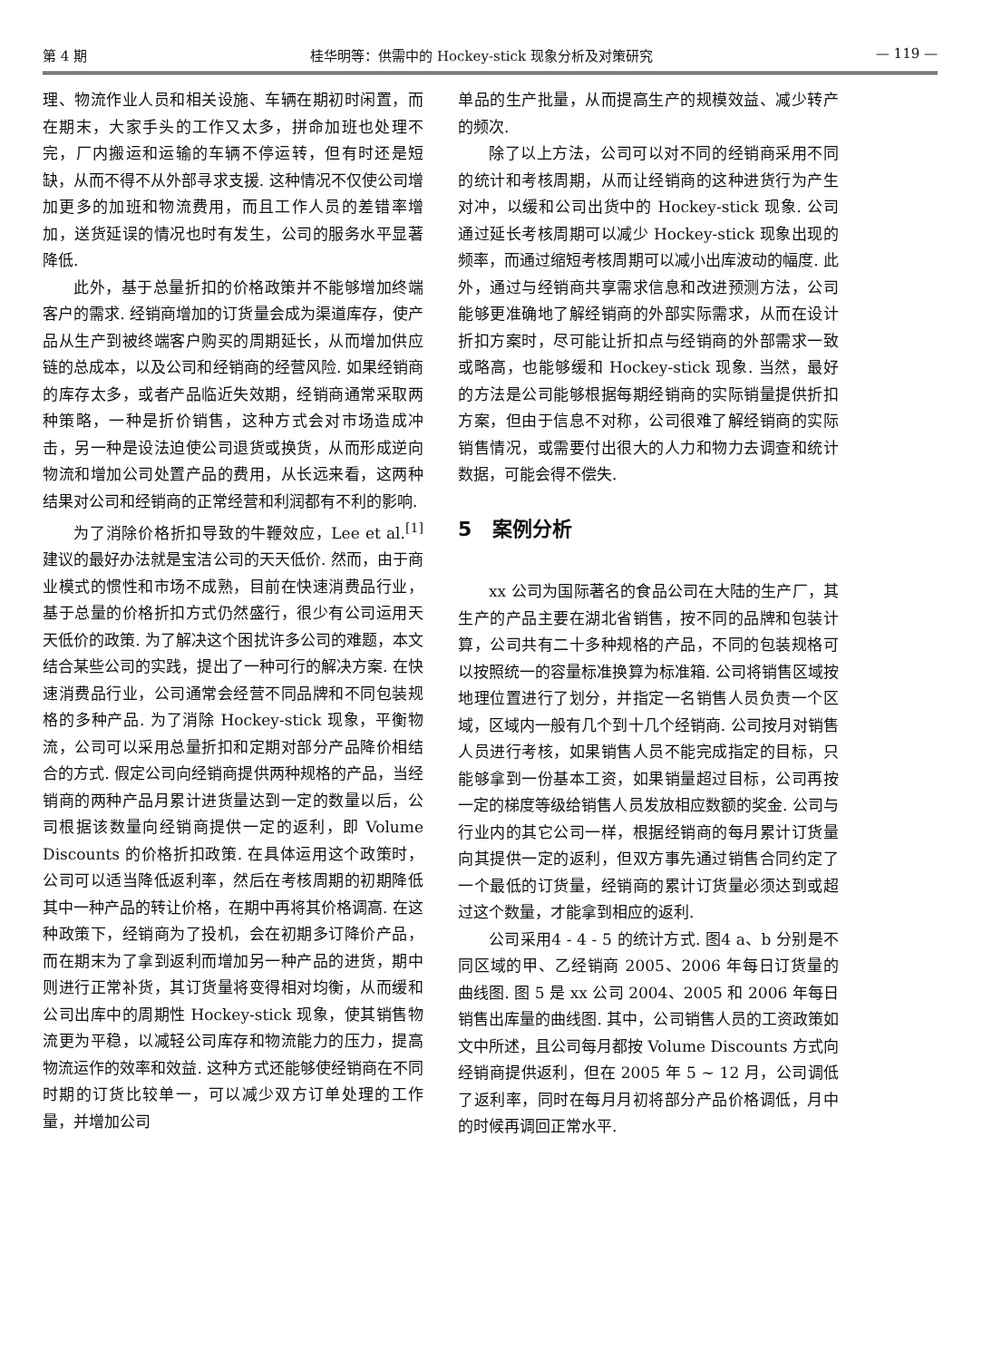第 4 期 桂华明等：供需中的 Hockey-stick 现象分析及对策研究 — 119 —
理、物流作业人员和相关设施、车辆在期初时闲置，而在期末，大家手头的工作又太多，拼命加班也处理不完，厂内搬运和运输的车辆不停运转，但有时还是短缺，从而不得不从外部寻求支援. 这种情况不仅使公司增加更多的加班和物流费用，而且工作人员的差错率增加，送货延误的情况也时有发生，公司的服务水平显著降低.
此外，基于总量折扣的价格政策并不能够增加终端客户的需求. 经销商增加的订货量会成为渠道库存，使产品从生产到被终端客户购买的周期延长，从而增加供应链的总成本，以及公司和经销商的经营风险. 如果经销商的库存太多，或者产品临近失效期，经销商通常采取两种策略，一种是折价销售，这种方式会对市场造成冲击，另一种是设法迫使公司退货或换货，从而形成逆向物流和增加公司处置产品的费用，从长远来看，这两种结果对公司和经销商的正常经营和利润都有不利的影响.
为了消除价格折扣导致的牛鞭效应，Lee et al.<sup>[1]</sup> 建议的最好办法就是宝洁公司的天天低价. 然而，由于商业模式的惯性和市场不成熟，目前在快速消费品行业，基于总量的价格折扣方式仍然盛行，很少有公司运用天天低价的政策. 为了解决这个困扰许多公司的难题，本文结合某些公司的实践，提出了一种可行的解决方案. 在快速消费品行业，公司通常会经营不同品牌和不同包装规格的多种产品. 为了消除 Hockey-stick 现象，平衡物流，公司可以采用总量折扣和定期对部分产品降价相结合的方式. 假定公司向经销商提供两种规格的产品，当经销商的两种产品月累计进货量达到一定的数量以后，公司根据该数量向经销商提供一定的返利，即 Volume Discounts 的价格折扣政策. 在具体运用这个政策时，公司可以适当降低返利率，然后在考核周期的初期降低其中一种产品的转让价格，在期中再将其价格调高. 在这种政策下，经销商为了投机，会在初期多订降价产品，而在期末为了拿到返利而增加另一种产品的进货，期中则进行正常补货，其订货量将变得相对均衡，从而缓和公司出库中的周期性 Hockey-stick 现象，使其销售物流更为平稳，以减轻公司库存和物流能力的压力，提高物流运作的效率和效益. 这种方式还能够使经销商在不同时期的订货比较单一，可以减少双方订单处理的工作量，并增加公司
单品的生产批量，从而提高生产的规模效益、减少转产的频次.
除了以上方法，公司可以对不同的经销商采用不同的统计和考核周期，从而让经销商的这种进货行为产生对冲，以缓和公司出货中的 Hockey-stick 现象. 公司通过延长考核周期可以减少 Hockey-stick 现象出现的频率，而通过缩短考核周期可以减小出库波动的幅度. 此外，通过与经销商共享需求信息和改进预测方法，公司能够更准确地了解经销商的外部实际需求，从而在设计折扣方案时，尽可能让折扣点与经销商的外部需求一致或略高，也能够缓和 Hockey-stick 现象. 当然，最好的方法是公司能够根据每期经销商的实际销量提供折扣方案，但由于信息不对称，公司很难了解经销商的实际销售情况，或需要付出很大的人力和物力去调查和统计数据，可能会得不偿失.
5 案例分析
xx 公司为国际著名的食品公司在大陆的生产厂，其生产的产品主要在湖北省销售，按不同的品牌和包装计算，公司共有二十多种规格的产品，不同的包装规格可以按照统一的容量标准换算为标准箱. 公司将销售区域按地理位置进行了划分，并指定一名销售人员负责一个区域，区域内一般有几个到十几个经销商. 公司按月对销售人员进行考核，如果销售人员不能完成指定的目标，只能够拿到一份基本工资，如果销量超过目标，公司再按一定的梯度等级给销售人员发放相应数额的奖金. 公司与行业内的其它公司一样，根据经销商的每月累计订货量向其提供一定的返利，但双方事先通过销售合同约定了一个最低的订货量，经销商的累计订货量必须达到或超过这个数量，才能拿到相应的返利.
公司采用4 - 4 - 5 的统计方式. 图4 a、b 分别是不同区域的甲、乙经销商 2005、2006 年每日订货量的曲线图. 图 5 是 xx 公司 2004、2005 和 2006 年每日销售出库量的曲线图. 其中，公司销售人员的工资政策如文中所述，且公司每月都按 Volume Discounts 方式向经销商提供返利，但在 2005 年 5 ~ 12 月，公司调低了返利率，同时在每月月初将部分产品价格调低，月中的时候再调回正常水平.